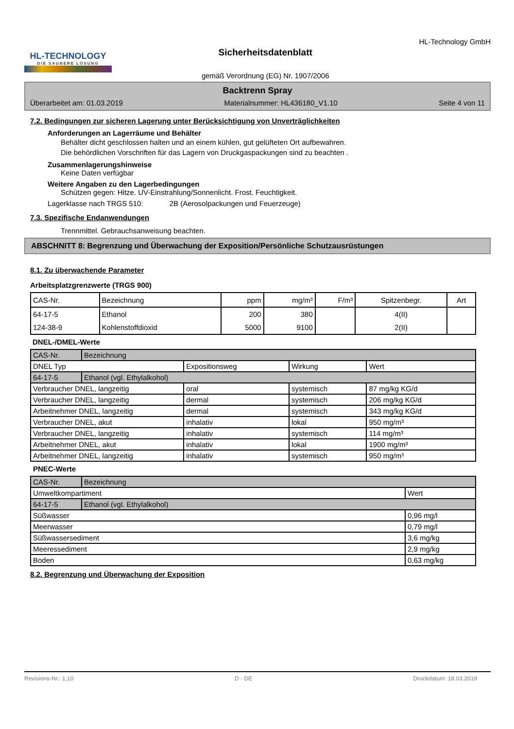HL-TECHNOLOGY
DIE SAUBERE LÖSUNG
Sicherheitsdatenblatt
gemäß Verordnung (EG) Nr. 1907/2006
HL-Technology GmbH
Backtrenn Spray
Überarbeitet am: 01.03.2019 Materialnummer: HL436180_V1.10 Seite 4 von 11
7.2. Bedingungen zur sicheren Lagerung unter Berücksichtigung von Unverträglichkeiten
Anforderungen an Lagerräume und Behälter
Behälter dicht geschlossen halten und an einem kühlen, gut gelüfteten Ort aufbewahren.
Die behördlichen Vorschriften für das Lagern von Druckgaspackungen sind zu beachten .
Zusammenlagerungshinweise
Keine Daten verfügbar
Weitere Angaben zu den Lagerbedingungen
Schützen gegen: Hitze. UV-Einstrahlung/Sonnenlicht. Frost. Feuchtigkeit.
Lagerklasse nach TRGS 510: 2B (Aerosolpackungen und Feuerzeuge)
7.3. Spezifische Endanwendungen
Trennmittel. Gebrauchsanweisung beachten.
ABSCHNITT 8: Begrenzung und Überwachung der Exposition/Persönliche Schutzausrüstungen
8.1. Zu überwachende Parameter
Arbeitsplatzgrenzwerte (TRGS 900)
| CAS-Nr. | Bezeichnung | ppm | mg/m³ | F/m³ | Spitzenbegr. | Art |
| --- | --- | --- | --- | --- | --- | --- |
| 64-17-5 | Ethanol | 200 | 380 | | 4(II) | |
| 124-38-9 | Kohlenstoffdioxid | 5000 | 9100 | | 2(II) | |
DNEL-/DMEL-Werte
| CAS-Nr. | Bezeichnung | | | |
| DNEL Typ | | Expositionsweg | Wirkung | Wert |
| 64-17-5 | Ethanol (vgl. Ethylalkohol) | | | |
| Verbraucher DNEL, langzeitig | | oral | systemisch | 87 mg/kg KG/d |
| Verbraucher DNEL, langzeitig | | dermal | systemisch | 206 mg/kg KG/d |
| Arbeitnehmer DNEL, langzeitig | | dermal | systemisch | 343 mg/kg KG/d |
| Verbraucher DNEL, akut | | inhalativ | lokal | 950 mg/m³ |
| Verbraucher DNEL, langzeitig | | inhalativ | systemisch | 114 mg/m³ |
| Arbeitnehmer DNEL, akut | | inhalativ | lokal | 1900 mg/m³ |
| Arbeitnehmer DNEL, langzeitig | | inhalativ | systemisch | 950 mg/m³ |
PNEC-Werte
| CAS-Nr. | Bezeichnung | |
| Umweltkompartiment | | Wert |
| 64-17-5 | Ethanol (vgl. Ethylalkohol) | |
| Süßwasser | | 0,96 mg/l |
| Meerwasser | | 0,79 mg/l |
| Süßwassersediment | | 3,6 mg/kg |
| Meeressediment | | 2,9 mg/kg |
| Boden | | 0,63 mg/kg |
8.2. Begrenzung und Überwachung der Exposition
Revisions-Nr.: 1,10 D - DE Druckdatum: 18.03.2019